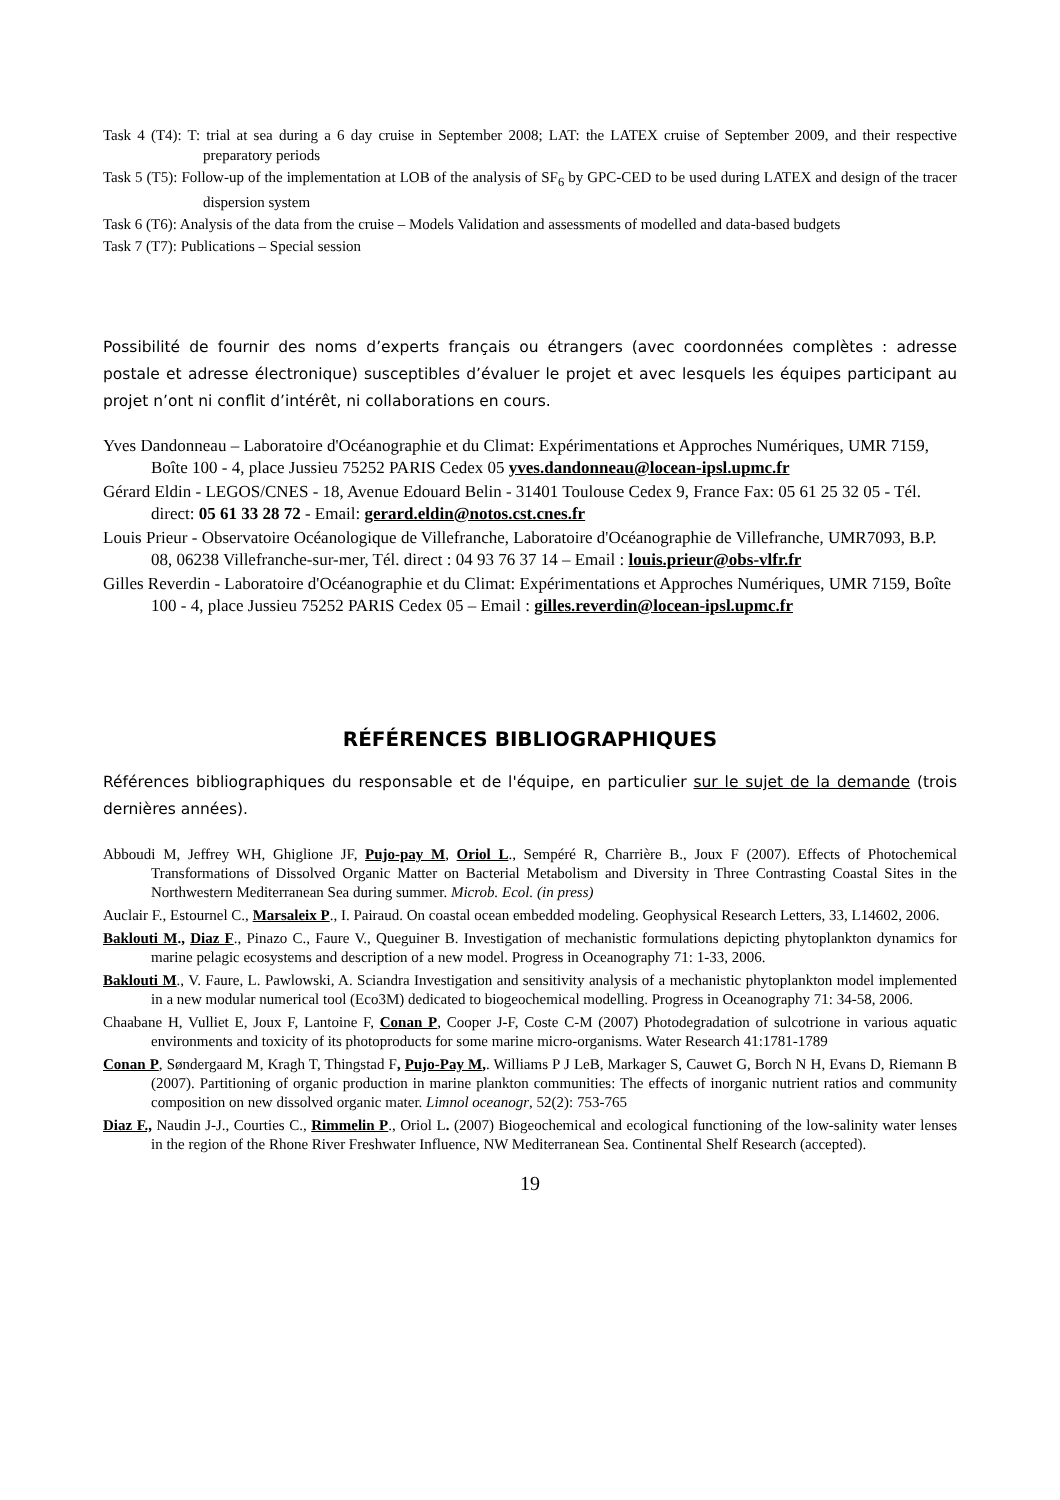Task 4 (T4): T: trial at sea during a 6 day cruise in September 2008; LAT: the LATEX cruise of September 2009, and their respective preparatory periods
Task 5 (T5): Follow-up of the implementation at LOB of the analysis of SF<sub>6</sub> by GPC-CED to be used during LATEX and design of the tracer dispersion system
Task 6 (T6): Analysis of the data from the cruise – Models Validation and assessments of modelled and data-based budgets
Task 7 (T7): Publications – Special session
Possibilité de fournir des noms d’experts français ou étrangers (avec coordonnées complètes : adresse postale et adresse électronique) susceptibles d’évaluer le projet et avec lesquels les équipes participant au projet n’ont ni conflit d’intérêt, ni collaborations en cours.
Yves Dandonneau – Laboratoire d'Océanographie et du Climat: Expérimentations et Approches Numériques, UMR 7159, Boîte 100 - 4, place Jussieu 75252 PARIS Cedex 05 yves.dandonneau@locean-ipsl.upmc.fr
Gérard Eldin - LEGOS/CNES - 18, Avenue Edouard Belin - 31401 Toulouse Cedex 9, France Fax: 05 61 25 32 05 - Tél. direct: 05 61 33 28 72 - Email: gerard.eldin@notos.cst.cnes.fr
Louis Prieur - Observatoire Océanologique de Villefranche, Laboratoire d'Océanographie de Villefranche, UMR7093, B.P. 08, 06238 Villefranche-sur-mer, Tél. direct : 04 93 76 37 14 – Email : louis.prieur@obs-vlfr.fr
Gilles Reverdin - Laboratoire d'Océanographie et du Climat: Expérimentations et Approches Numériques, UMR 7159, Boîte 100 - 4, place Jussieu 75252 PARIS Cedex 05 – Email : gilles.reverdin@locean-ipsl.upmc.fr
RÉFÉRENCES BIBLIOGRAPHIQUES
Références bibliographiques du responsable et de l'équipe, en particulier sur le sujet de la demande (trois dernières années).
Abboudi M, Jeffrey WH, Ghiglione JF, Pujo-pay M, Oriol L., Sempéré R, Charrière B., Joux F (2007). Effects of Photochemical Transformations of Dissolved Organic Matter on Bacterial Metabolism and Diversity in Three Contrasting Coastal Sites in the Northwestern Mediterranean Sea during summer. Microb. Ecol. (in press)
Auclair F., Estournel C., Marsaleix P., I. Pairaud. On coastal ocean embedded modeling. Geophysical Research Letters, 33, L14602, 2006.
Baklouti M., Diaz F., Pinazo C., Faure V., Queguiner B. Investigation of mechanistic formulations depicting phytoplankton dynamics for marine pelagic ecosystems and description of a new model. Progress in Oceanography 71: 1-33, 2006.
Baklouti M., V. Faure, L. Pawlowski, A. Sciandra Investigation and sensitivity analysis of a mechanistic phytoplankton model implemented in a new modular numerical tool (Eco3M) dedicated to biogeochemical modelling. Progress in Oceanography 71: 34-58, 2006.
Chaabane H, Vulliet E, Joux F, Lantoine F, Conan P, Cooper J-F, Coste C-M (2007) Photodegradation of sulcotrione in various aquatic environments and toxicity of its photoproducts for some marine micro-organisms. Water Research 41:1781-1789
Conan P, Søndergaard M, Kragh T, Thingstad F, Pujo-Pay M,. Williams P J LeB, Markager S, Cauwet G, Borch N H, Evans D, Riemann B (2007). Partitioning of organic production in marine plankton communities: The effects of inorganic nutrient ratios and community composition on new dissolved organic mater. Limnol oceanogr, 52(2): 753-765
Diaz F., Naudin J-J., Courties C., Rimmelin P., Oriol L. (2007) Biogeochemical and ecological functioning of the low-salinity water lenses in the region of the Rhone River Freshwater Influence, NW Mediterranean Sea. Continental Shelf Research (accepted).
19